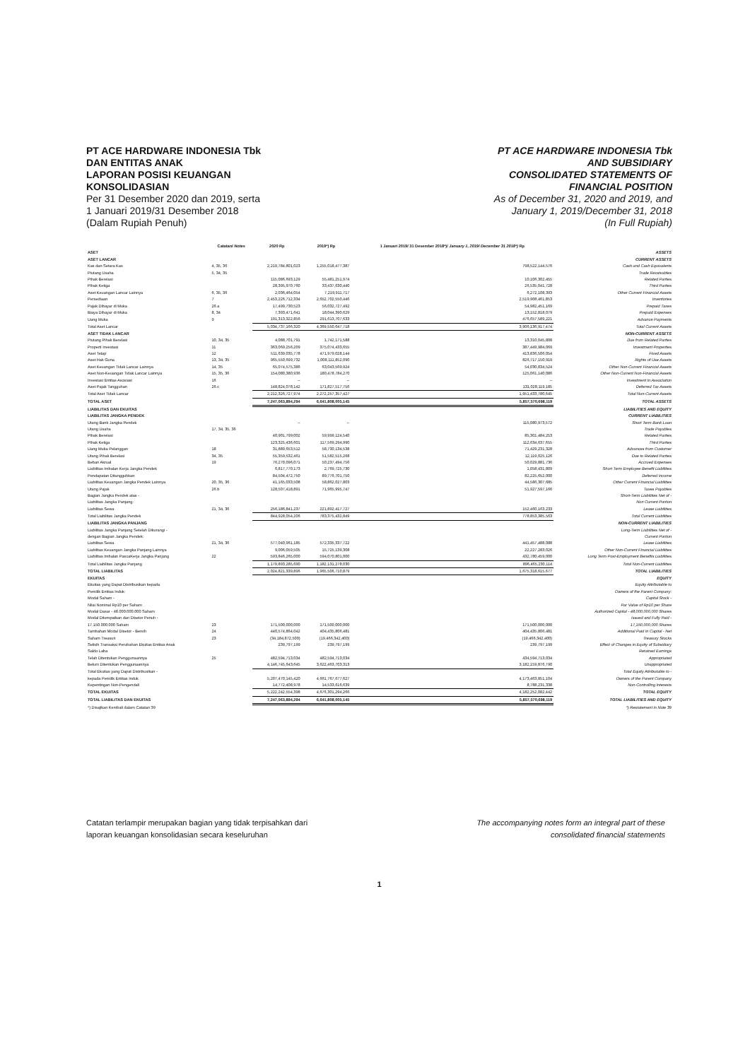PT ACE HARDWARE INDONESIA Tbk
DAN ENTITAS ANAK
LAPORAN POSISI KEUANGAN
KONSOLIDASIAN
Per 31 Desember 2020 dan 2019, serta
1 Januari 2019/31 Desember 2018
(Dalam Rupiah Penuh)
PT ACE HARDWARE INDONESIA Tbk
AND SUBSIDIARY
CONSOLIDATED STATEMENTS OF
FINANCIAL POSITION
As of December 31, 2020 and 2019, and
January 1, 2019/December 31, 2018
(In Full Rupiah)
| | Catatan/ Notes | 2020 Rp | 2019*) Rp | 1 Januari 2019/ 31 Desember 2018*)/ January 1, 2019/ December 31 2018*) Rp | |
| --- | --- | --- | --- | --- | --- |
| ASET | | | | | ASSETS |
| ASET LANCAR | | | | | CURRENT ASSETS |
| Kas dan Setara Kas | 4, 35, 36 | 2,219,784,801,023 | 1,255,018,477,387 | 798,522,144,576 | Cash and Cash Equivalents |
| Piutang Usaha | 5, 34, 35 | | | | Trade Receivables |
| Pihak Berelasi | | 115,086,693,129 | 55,481,251,974 | 10,106,302,455 | Related Parties |
| Pihak Ketiga | | 28,395,970,760 | 33,437,630,440 | 26,535,041,728 | Third Parties |
| Aset Keuangan Lancar Lainnya | 6, 35, 36 | 2,036,464,054 | 7,219,911,717 | 6,272,108,393 | Other Current Financial Assets |
| Persediaan | 7 | 2,453,226,712,334 | 2,652,702,550,446 | 2,519,908,461,853 | Inventories |
| Pajak Dibayar di Muka | 26.a | 17,499,730,523 | 56,032,727,492 | 54,982,451,169 | Prepaid Taxes |
| Biaya Dibayar di Muka | 8, 34 | 7,393,471,641 | 18,044,390,629 | 13,152,818,079 | Prepaid Expenses |
| Uang Muka | 9 | 191,313,322,856 | 291,613,707,633 | 476,657,589,221 | Advance Payments |
| Total Aset Lancar | | 5,034,737,166,320 | 4,369,550,647,718 | 3,906,136,917,474 | Total Current Assets |
| ASET TIDAK LANCAR | | | | | NON-CURRENT ASSETS |
| Piutang Pihak Berelasi | 10, 34, 35 | 4,088,701,791 | 1,742,171,588 | 13,310,045,808 | Due from Related Parties |
| Properti Investasi | 11 | 363,069,256,209 | 375,074,433,655 | 387,449,984,069 | Investment Properties |
| Aset Tetap | 12 | 511,639,035,778 | 471,979,028,144 | 413,836,506,054 | Fixed Assets |
| Aset Hak Guna | 13, 34, 35 | 965,550,699,732 | 1,008,111,852,090 | 826,717,150,919 | Rights of Use Assets |
| Aset Keuangan Tidak Lancar Lainnya | 14, 35 | 65,074,575,386 | 63,043,569,924 | 54,030,834,524 | Other Non-Current Financial Assets |
| Aset Non-Keuangan Tidak Lancar Lainnya | 15, 35, 36 | 154,080,380,936 | 180,478,784,270 | 125,061,140,086 | Other Non-Current Non-Financial Assets |
| Investasi Entitas Asosiasi | 16 | -- | -- | -- | Investment in Association |
| Aset Pajak Tangguhan | 26.c | 148,824,078,142 | 171,827,517,756 | 131,028,119,185 | Deferred Tax Assets |
| Total Aset Tidak Lancar | | 2,212,326,727,974 | 2,272,257,357,427 | 1,951,433,780,645 | Total Non-Current Assets |
| TOTAL ASET | | 7,247,063,894,294 | 6,641,808,005,145 | 5,857,570,698,119 | TOTAL ASSETS |
| LIABILITAS DAN EKUITAS | | | | | LIABILITIES AND EQUITY |
| LIABILITAS JANGKA PENDEK | | | | | CURRENT LIABILITIES |
| Utang Bank Jangka Pendek | | -- | -- | 115,080,973,572 | Short Term Bank Loan |
| Utang Usaha | 17, 34, 35, 36 | | | | Trade Payables |
| Pihak Berelasi | | 40,901,799,002 | 59,999,124,540 | 85,301,484,253 | Related Parties |
| Pihak Ketiga | | 123,325,436,601 | 117,569,294,990 | 112,634,637,655 | Third Parties |
| Uang Muka Pelanggan | 18 | 31,889,653,512 | 58,730,134,538 | 71,429,231,328 | Advances from Customer |
| Utang Pihak Berelasi | 34, 35 | 55,359,532,461 | 51,582,515,268 | 12,119,025,126 | Due to Related Parties |
| Beban Akrual | 19 | 76,270,096,071 | 50,237,494,756 | 50,029,881,736 | Accrued Expenses |
| Liabilitas Imbalan Kerja Jangka Pendek | | 6,817,770,173 | 2,769,725,730 | 1,058,431,809 | Short Term Employee Benefit Liabilities |
| Pendapatan Ditangguhkan | | 84,504,472,750 | 89,776,701,750 | 82,225,652,000 | Deferred Income |
| Liabilitas Keuangan Jangka Pendek Lainnya | 20, 35, 36 | 41,165,033,508 | 58,862,027,803 | 44,586,307,685 | Other Current Financial Liabilities |
| Utang Pajak | 26.b | 128,507,418,891 | 71,965,995,747 | 51,927,597,166 | Taxes Payables |
| Bagian Jangka Pendek atas - | | | | | Short-Term Liabilities Net of - |
| Liabilitas Jangka Panjang: | | | | | Non Current Portion |
| Liabilitas Sewa | 21, 34, 36 | 256,186,841,237 | 221,892,417,727 | 152,460,163,233 | Lease Liabilities |
| Total Liabilitas Jangka Pendek | | 844,928,054,206 | 783,375,432,849 | 778,853,385,563 | Total Current Liabilities |
| LIABILITAS JANGKA PANJANG | | | | | NON-CURRENT LIABILITIES |
| Liabilitas Jangka Panjang Setelah Dikurangi - | | | | | Long-Term Liabilities Net of - |
| dengan Bagian Jangka Pendek: | | | | | Current Portion |
| Liabilitas Sewa | 21, 34, 36 | 577,040,961,185 | 572,335,337,722 | 441,457,488,088 | Lease Liabilities |
| Liabilitas Keuangan Jangka Panjang Lainnya | | 9,006,059,505 | 15,725,139,308 | 22,227,283,026 | Other Non-Current Financial Liabilities |
| Liabilitas Imbalan PascaKerja Jangka Panjang | 22 | 593,846,265,000 | 594,070,801,000 | 432,780,459,000 | Long Term Post-Employment Benefits Liabilities |
| Total Liabilitas Jangka Panjang | | 1,179,893,285,690 | 1,182,131,278,030 | 896,465,230,114 | Total Non-Current Liabilities |
| TOTAL LIABILITAS | | 2,024,821,339,896 | 1,965,506,710,879 | 1,675,318,615,677 | TOTAL LIABILITIES |
| EKUITAS | | | | | EQUITY |
| Ekuitas yang Dapat Distribusikan kepada | | | | | Equity Attributable to |
| Pemilik Entitas Induk: | | | | | Owners of the Parent Company: |
| Modal Saham - | | | | | Capital Stock - |
| Nilai Nominal Rp10 per Saham | | | | | Par Value of Rp10 per Share |
| Modal Dasar - 48.000.000.000 Saham | | | | | Authorized Capital - 48,000,000,000 Shares |
| Modal Ditempatkan dan Disetor Penuh - | | | | | Issued and Fully Paid - |
| 17.150.000.000 Saham | 23 | 171,500,000,000 | 171,500,000,000 | 171,500,000,000 | 17,150,000,000 Shares |
| Tambahan Modal Disetor - Bersih | 24 | 440,574,864,042 | 404,435,806,481 | 404,435,806,481 | Additional Paid In Capital - Net |
| Saham Treasuri | 23 | (34,184,872,500) | (19,466,342,400) | (19,466,342,400) | Treasury Stocks |
| Selisih Transaksi Perubahan Ekuitas Entitas Anak | | 239,797,199 | 239,797,199 | 239,797,199 | Effect of Changes in Equity of Subsidiary |
| Saldo Laba | | | | | Retained Earnings |
| Telah Ditentukan Penggunaannya | 25 | 482,594,713,034 | 482,594,713,034 | 434,594,713,034 | Appropriated |
| Belum Ditentukan Penggunaannya | | 4,146,745,643,645 | 3,622,463,703,313 | 3,182,159,876,790 | Unappropriated |
| Total Ekuitas yang Dapat Distribusikan - | | | | | Total Equity Attributable to - |
| kepada Pemilik Entitas Induk | | 5,207,470,145,420 | 4,661,767,677,627 | 4,173,463,851,104 | Owners of the Parent Company |
| Kepentingan Non-Pengendali | | 14,772,408,978 | 14,533,616,639 | 8,788,231,338 | Non-Controlling Interests |
| TOTAL EKUITAS | | 5,222,242,554,398 | 4,676,301,294,266 | 4,182,252,082,442 | TOTAL EQUITY |
| TOTAL LIABILITAS DAN EKUITAS | | 7,247,063,894,294 | 6,641,808,005,145 | 5,857,570,698,119 | TOTAL LIABILITIES AND EQUITY |
| *) Disajikan Kembali dalam Catatan 39 | | | | | *) Restatement in Note 39 |
Catatan terlampir merupakan bagian yang tidak terpisahkan dari
laporan keuangan konsolidasian secara keseluruhan
The accompanying notes form an integral part of these
consolidated financial statements
1